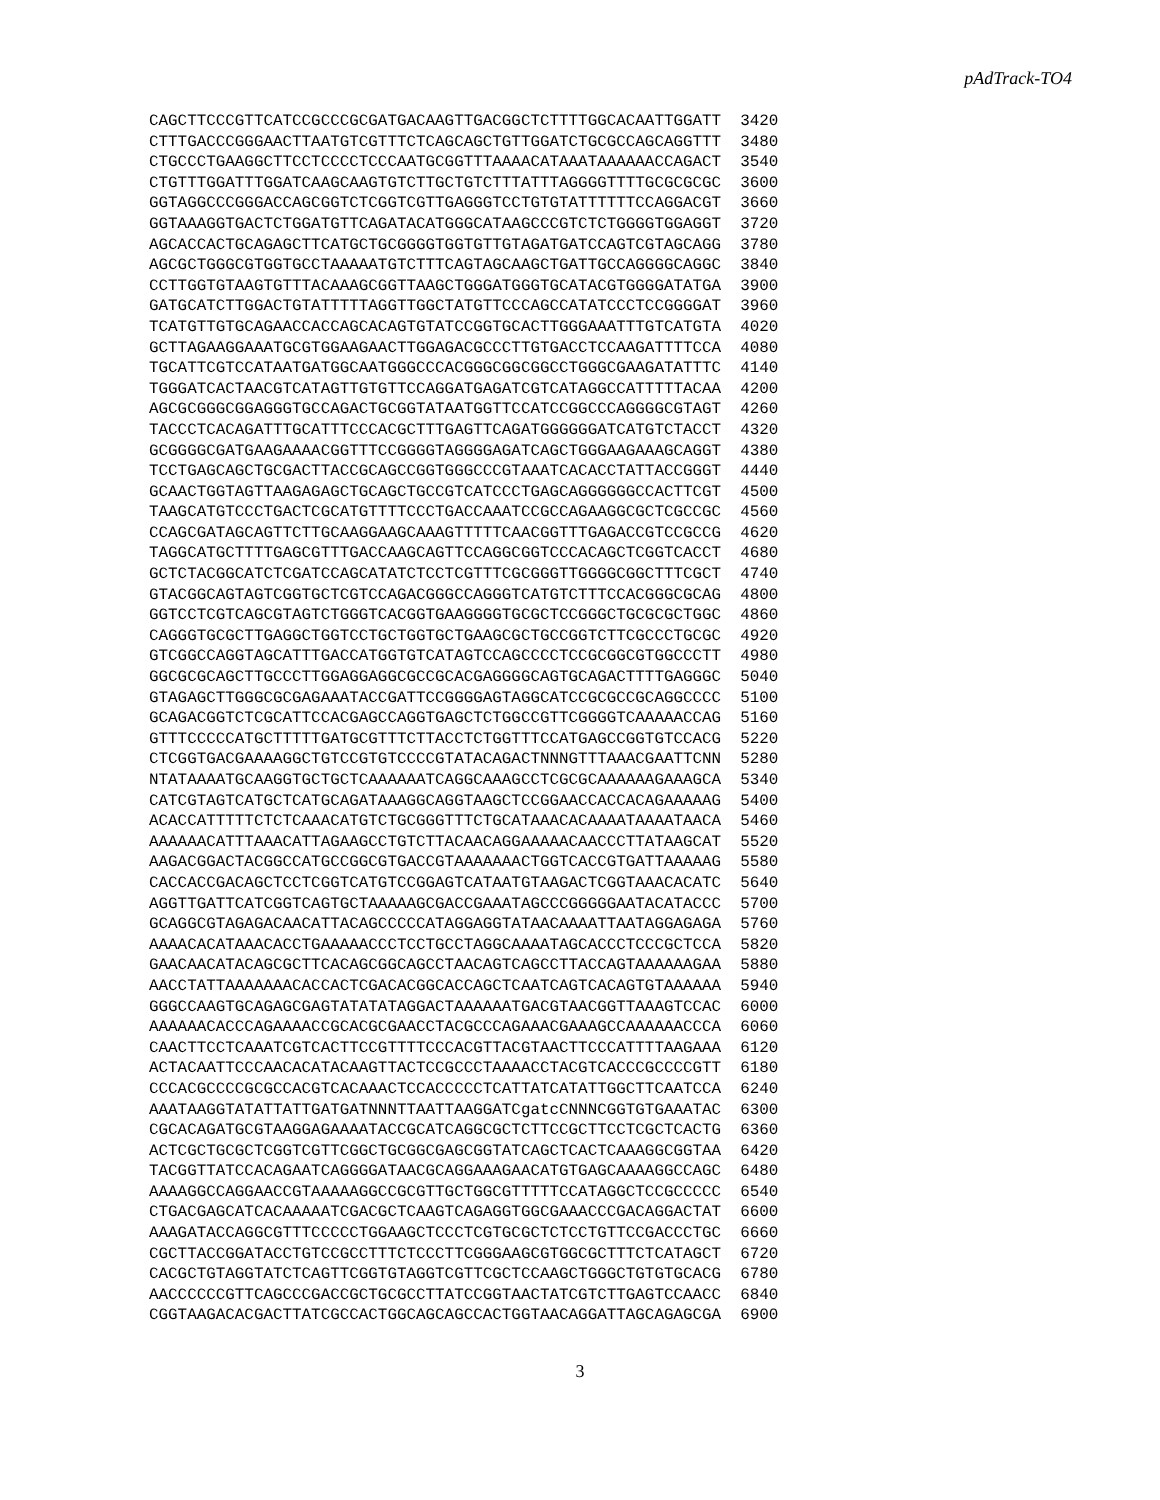pAdTrack-TO4
CAGCTTCCCGTTCATCCGCCCGCGATGACAAGTTGACGGCTCTTTTGGCACAATTGGATT 3420 CTTTGACCCGGGAACTTAATGTCGTTTCTCAGCAGCTGTTGGATCTGCGCCAGCAGGTTT 3480 CTGCCCTGAAGGCTTCCTCCCCTCCCAATGCGGTTTAAAACATAAATAAAAAACCAGACT 3540 CTGTTTGGATTTGGATCAAGCAAGTGTCTTGCTGTCTTTATTTAGGGGTTTTGCGCGCGC 3600 GGTAGGCCCGGGACCAGCGGTCTCGGTCGTTGAGGGTCCTGTGTATTTTTTCCAGGACGT 3660 GGTAAAGGTGACTCTGGATGTTCAGATACATGGGCATAAGCCCGTCTCTGGGGTGGAGGT 3720 AGCACCACTGCAGAGCTTCATGCTGCGGGGTGGTGTTGTAGATGATCCAGTCGTAGCAGG 3780 AGCGCTGGGCGTGGTGCCTAAAAATGTCTTTCAGTAGCAAGCTGATTGCCAGGGGCAGGC 3840 CCTTGGTGTAAGTGTTTACAAAGCGGTTAAGCTGGGATGGGTGCATACGTGGGGATATGA 3900 GATGCATCTTGGACTGTATTTTTAGGTTGGCTATGTTCCCAGCCATATCCCTCCGGGGAT 3960 TCATGTTGTGCAGAACCACCAGCACAGTGTATCCGGTGCACTTGGGAAATTTGTCATGTA 4020 GCTTAGAAGGAAATGCGTGGAAGAACTTGGAGACGCCCTTGTGACCTCCAAGATTTTCCA 4080 TGCATTCGTCCATAATGATGGCAATGGGCCCACGGGCGGCGGCCTGGGCGAAGATATTTC 4140 TGGGATCACTAACGTCATAGTTGTGTTCCAGGATGAGATCGTCATAGGCCATTTTTACAA 4200 AGCGCGGGCGGAGGGTGCCAGACTGCGGTATAATGGTTCCATCCGGCCCAGGGGCGTAGT 4260 TACCCTCACAGATTTGCATTTCCCACGCTTTGAGTTCAGATGGGGGGATCATGTCTACCT 4320 GCGGGGCGATGAAGAAAACGGTTTCCGGGGTAGGGGAGATCAGCTGGGAAGAAAGCAGGT 4380 TCCTGAGCAGCTGCGACTTACCGCAGCCGGTGGGCCCGTAAATCACACCTATTACCGGGT 4440 GCAACTGGTAGTTAAGAGAGCTGCAGCTGCCGTCATCCCTGAGCAGGGGGGCCACTTCGT 4500 TAAGCATGTCCCTGACTCGCATGTTTTCCCTGACCAAATCCGCCAGAAGGCGCTCGCCGC 4560 CCAGCGATAGCAGTTCTTGCAAGGAAGCAAAGTTTTTCAACGGTTTGAGACCGTCCGCCG 4620 TAGGCATGCTTTTGAGCGTTTGACCAAGCAGTTCCAGGCGGTCCCACAGCTCGGTCACCT 4680 GCTCTACGGCATCTCGATCCAGCATATCTCCTCGTTTCGCGGGTTGGGGCGGCTTTCGCT 4740 GTACGGCAGTAGTCGGTGCTCGTCCAGACGGGCCAGGGTCATGTCTTTCCACGGGCGCAG 4800 GGTCCTCGTCAGCGTAGTCTGGGTCACGGTGAAGGGGTGCGCTCCGGGCTGCGCGCTGGC 4860 CAGGGTGCGCTTGAGGCTGGTCCTGCTGGTGCTGAAGCGCTGCCGGTCTTCGCCCTGCGC 4920 GTCGGCCAGGTAGCATTTGACCATGGTGTCATAGTCCAGCCCCTCCGCGGCGTGGCCCTT 4980 GGCGCGCAGCTTGCCCTTGGAGGAGGCGCCGCACGAGGGGCAGTGCAGACTTTTGAGGGC 5040 GTAGAGCTTGGGCGCGAGAAATACCGATTCCGGGGAGTAGGCATCCGCGCCGCAGGCCCC 5100 GCAGACGGTCTCGCATTCCACGAGCCAGGTGAGCTCTGGCCGTTCGGGGTCAAAAACCAG 5160 GTTTCCCCCATGCTTTTTGATGCGTTTCTTACCTCTGGTTTCCATGAGCCGGTGTCCACG 5220 CTCGGTGACGAAAAGGCTGTCCGTGTCCCCGTATACAGACTNNNGTTTAAACGAATTCNN 5280 NTATAAAATGCAAGGTGCTGCTCAAAAAATCAGGCAAAGCCTCGCGCAAAAAAGAAAGCA 5340 CATCGTAGTCATGCTCATGCAGATAAAGGCAGGTAAGCTCCGGAACCACCACAGAAAAAG 5400 ACACCATTTTTCTCTCAAACATGTCTGCGGGTTTCTGCATAAACACAAAATAAAATAACA 5460 AAAAAACATTTAAACATTAGAAGCCTGTCTTACAACAGGAAAAACAACCCTTATAAGCAT 5520 AAGACGGACTACGGCCATGCCGGCGTGACCGTAAAAAAACTGGTCACCGTGATTAAAAAG 5580 CACCACCGACAGCTCCTCGGTCATGTCCGGAGTCATAATGTAAGACTCGGTAAACACATC 5640 AGGTTGATTCATCGGTCAGTGCTAAAAAGCGACCGAAATAGCCCGGGGGAATACATACCC 5700 GCAGGCGTAGAGACAACATTACAGCCCCCATAGGAGGTATAACAAAATTAATAGGAGAGA 5760 AAAACACATAAACACCTGAAAAACCCTCCTGCCTAGGCAAAATAGCACCCTCCCGCTCCA 5820 GAACAACATACAGCGCTTCACAGCGGCAGCCTAACAGTCAGCCTTACCAGTAAAAAAGAA 5880 AACCTATTAAAAAAACACCACTCGACACGGCACCAGCTCAATCAGTCACAGTGTAAAAAA 5940 GGGCCAAGTGCAGAGCGAGTATATATAGGACTAAAAAATGACGTAACGGTTAAAGTCCAC 6000 AAAAAACACCCAGAAAACCGCACGCGAACCTACGCCCAGAAACGAAAGCCAAAAAACCCA 6060 CAACTTCCTCAAATCGTCACTTCCGTTTTCCCACGTTACGTAACTTCCCATTTTAAGAAA 6120 ACTACAATTCCCAACACATACAAGTTACTCCGCCCTAAAACCTACGTCACCCGCCCCGTT 6180 CCCACGCCCCGCGCCACGTCACAAACTCCACCCCCTCATTATCATATTGGCTTCAATCCA 6240 AAATAAGGTATATTATTGATGATNNNTTAATTAAGGATCgatcCNNNCGGTGTGAAATAC 6300 CGCACAGATGCGTAAGGAGAAAATACCGCATCAGGCGCTCTTCCGCTTCCTCGCTCACTG 6360 ACTCGCTGCGCTCGGTCGTTCGGCTGCGGCGAGCGGTATCAGCTCACTCAAAGGCGGTAA 6420 TACGGTTATCCACAGAATCAGGGGATAACGCAGGAAAGAACATGTGAGCAAAAGGCCAGC 6480 AAAAGGCCAGGAACCGTAAAAAGGCCGCGTTGCTGGCGTTTTTCCATAGGCTCCGCCCCC 6540 CTGACGAGCATCACAAAAATCGACGCTCAAGTCAGAGGTGGCGAAACCCGACAGGACTAT 6600 AAAGATACCAGGCGTTTCCCCCTGGAAGCTCCCTCGTGCGCTCTCCTGTTCCGACCCTGC 6660 CGCTTACCGGATACCTGTCCGCCTTTCTCCCTTCGGGAAGCGTGGCGCTTTCTCATAGCT 6720 CACGCTGTAGGTATCTCAGTTCGGTGTAGGTCGTTCGCTCCAAGCTGGGCTGTGTGCACG 6780 AACCCCCCGTTCAGCCCGACCGCTGCGCCTTATCCGGTAACTATCGTCTTGAGTCCAACC 6840 CGGTAAGACACGACTTATCGCCACTGGCAGCAGCCACTGGTAACAGGATTAGCAGAGCGA 6900
3